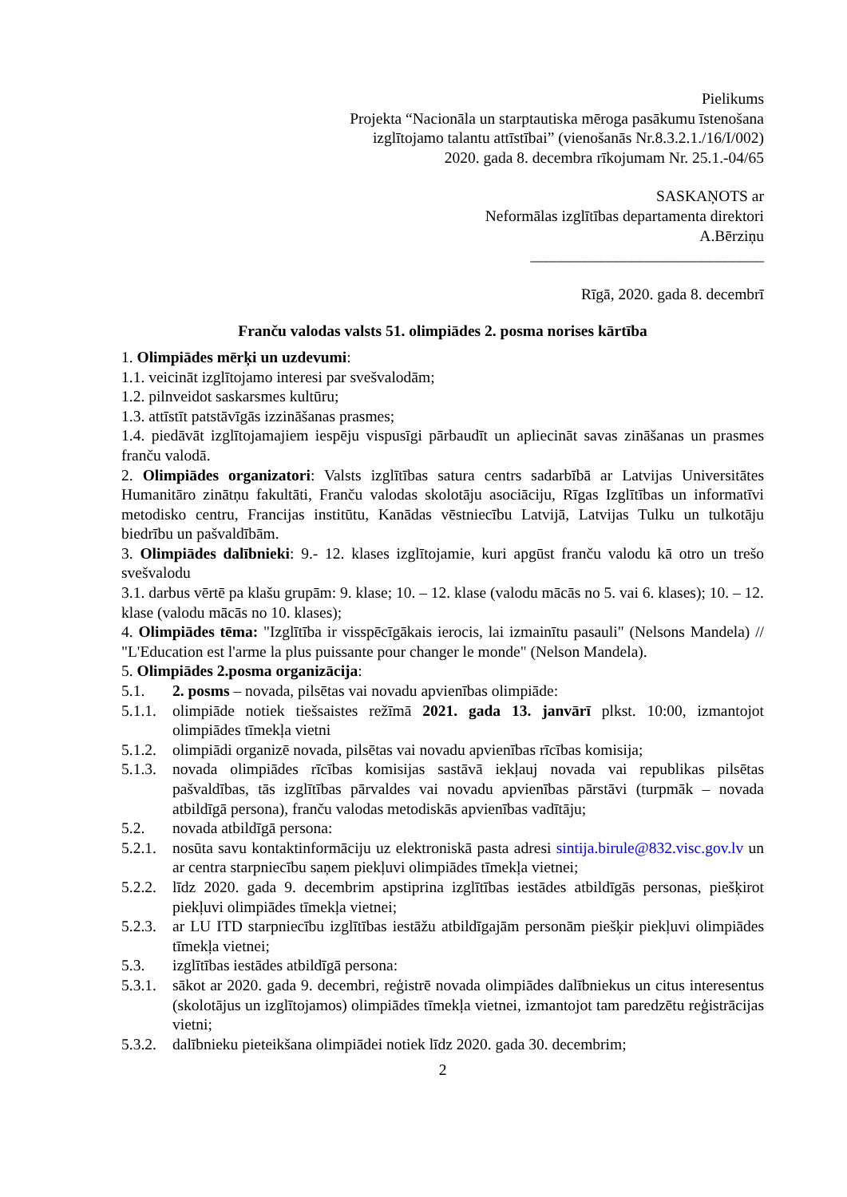Pielikums
Projekta “Nacionāla un starptautiska mēroga pasākumu īstenošana
izglītojamo talantu attīstībai” (vienošanās Nr.8.3.2.1./16/I/002)
2020. gada 8. decembra rīkojumam Nr. 25.1.-04/65
SASKAŅOTS ar
Neformālas izglītības departamenta direktori
A.Bērziņu
______________________________
Rīgā, 2020. gada 8. decembrī
Franču valodas valsts 51. olimpiādes 2. posma norises kārtība
1. Olimpiādes mērķi un uzdevumi:
1.1. veicināt izglītojamo interesi par svešvalodām;
1.2. pilnveidot saskarsmes kultūru;
1.3. attīstīt patstāvīgās izzināšanas prasmes;
1.4. piedāvāt izglītojamajiem iespēju vispusīgi pārbaudīt un apliecināt savas zināšanas un prasmes franču valodā.
2. Olimpiādes organizatori: Valsts izglītības satura centrs sadarbībā ar Latvijas Universitātes Humanitāro zinātņu fakultāti, Franču valodas skolotāju asociāciju, Rīgas Izglītības un informatīvi metodisko centru, Francijas institūtu, Kanādas vēstniecību Latvijā, Latvijas Tulku un tulkotāju biedrību un pašvaldībām.
3. Olimpiādes dalībnieki: 9.- 12. klases izglītojamie, kuri apgūst franču valodu kā otro un trešo svešvalodu
3.1. darbus vērtē pa klašu grupām: 9. klase; 10. – 12. klase (valodu mācās no 5. vai 6. klases); 10. – 12. klase (valodu mācās no 10. klases);
4. Olimpiādes tēma: "Izglītība ir visspēcīgākais ierocis, lai izmainītu pasauli" (Nelsons Mandela) // "L'Education est l'arme la plus puissante pour changer le monde" (Nelson Mandela).
5. Olimpiādes 2.posma organizācija:
5.1. 2. posms – novada, pilsētas vai novadu apvienības olimpiāde:
5.1.1.
olimpiāde notiek tiešsaistes režīmā 2021. gada 13. janvārī plkst. 10:00, izmantojot olimpiādes tīmekļa vietni
5.1.2.
olimpiādi organizē novada, pilsētas vai novadu apvienības rīcības komisija;
5.1.3.
novada olimpiādes rīcības komisijas sastāvā iekļauj novada vai republikas pilsētas pašvaldības, tās izglītības pārvaldes vai novadu apvienības pārstāvi (turpmāk – novada atbildīgā persona), franču valodas metodiskās apvienības vadītāju;
5.2. novada atbildīgā persona:
5.2.1.
nosūta savu kontaktinformāciju uz elektroniskā pasta adresi sintija.birule@832.visc.gov.lv un ar centra starpniecību saņem piekļuvi olimpiādes tīmekļa vietnei;
5.2.2.
līdz 2020. gada 9. decembrim apstiprina izglītības iestādes atbildīgās personas, piešķirot piekļuvi olimpiādes tīmekļa vietnei;
5.2.3.
ar LU ITD starpniecību izglītības iestāžu atbildīgajām personām piešķir piekļuvi olimpiādes tīmekļa vietnei;
5.3. izglītības iestādes atbildīgā persona:
5.3.1.
sākot ar 2020. gada 9. decembri, reģistrē novada olimpiādes dalībniekus un citus interesentus (skolotājus un izglītojamos) olimpiādes tīmekļa vietnei, izmantojot tam paredzētu reģistrācijas vietni;
5.3.2.
dalībnieku pieteikšana olimpiādei notiek līdz 2020. gada 30. decembrim;
2